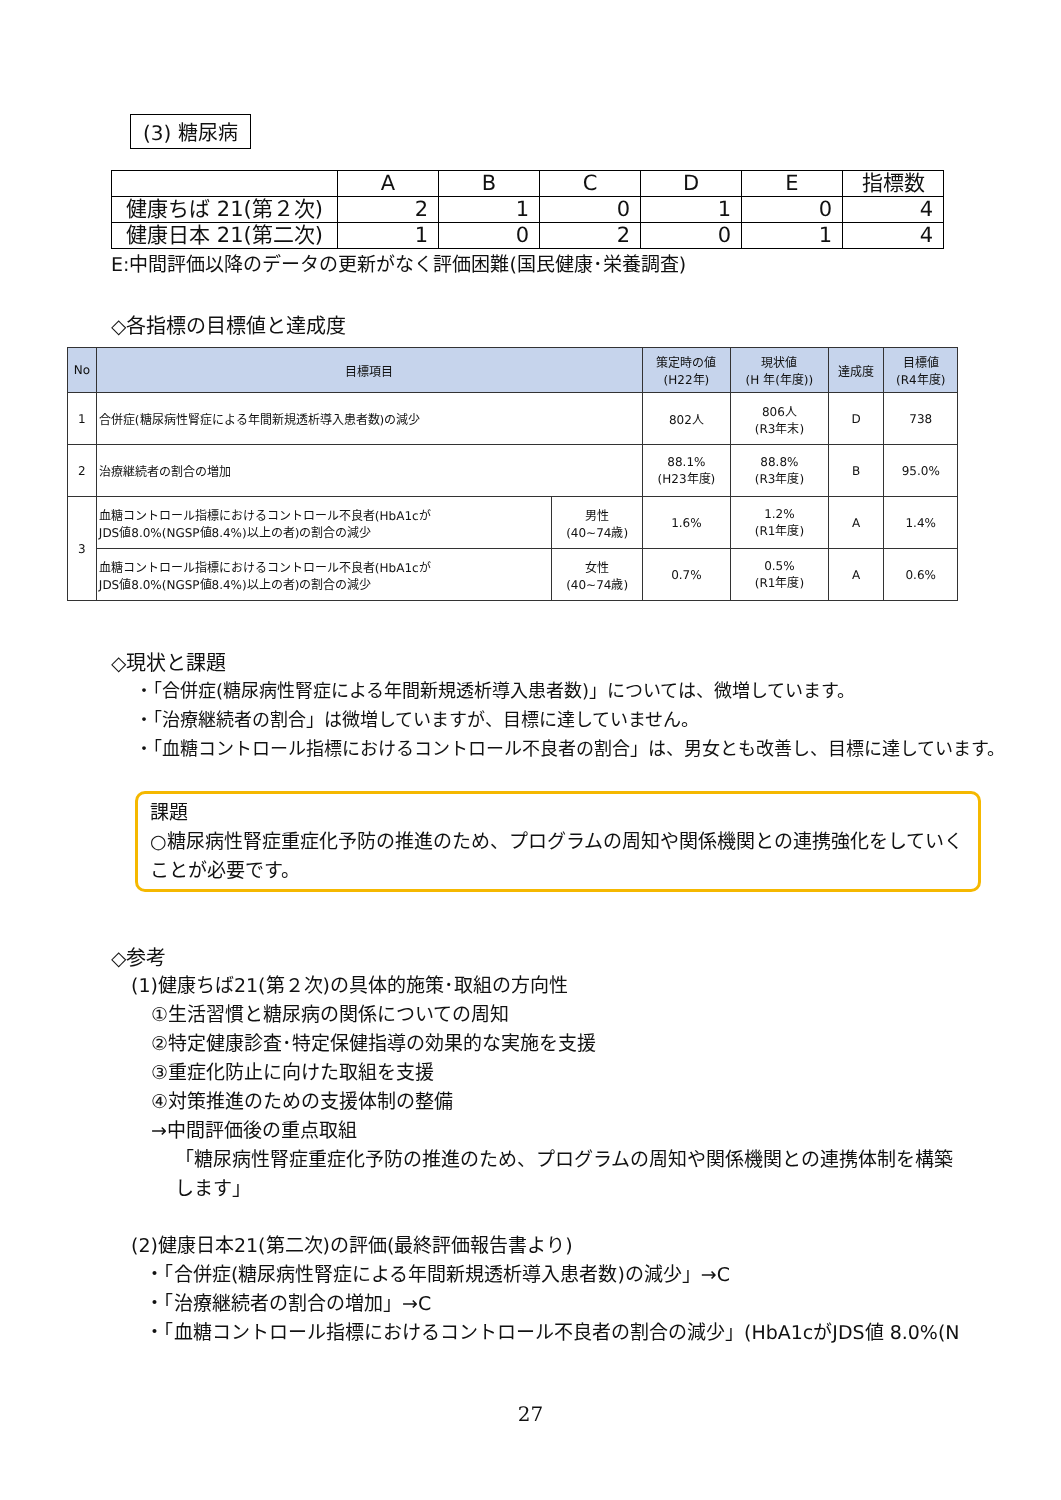(3) 糖尿病
| | A | B | C | D | E | 指標数 |
| 健康ちば 21(第２次) | 2 | 1 | 0 | 1 | 0 | 4 |
| 健康日本 21(第二次) | 1 | 0 | 2 | 0 | 1 | 4 |
E:中間評価以降のデータの更新がなく評価困難(国民健康･栄養調査)
◇各指標の目標値と達成度
| No | 目標項目 | | 策定時の値 (H22年) | 現状値 (H 年(年度)) | 達成度 | 目標値 (R4年度) |
| --- | --- | --- | --- | --- | --- | --- |
| 1 | 合併症(糖尿病性腎症による年間新規透析導入患者数)の減少 | | 802人 | 806人 (R3年末) | D | 738 |
| 2 | 治療継続者の割合の増加 | | 88.1% (H23年度) | 88.8% (R3年度) | B | 95.0% |
| 3 | 血糖コントロール指標におけるコントロール不良者(HbA1cが JDS値8.0%(NGSP値8.4%)以上の者)の割合の減少 | 男性 (40~74歳) | 1.6% | 1.2% (R1年度) | A | 1.4% |
| | 血糖コントロール指標におけるコントロール不良者(HbA1cが JDS値8.0%(NGSP値8.4%)以上の者)の割合の減少 | 女性 (40~74歳) | 0.7% | 0.5% (R1年度) | A | 0.6% |
◇現状と課題
・「合併症(糖尿病性腎症による年間新規透析導入患者数)」については、微増しています。
・「治療継続者の割合」は微増していますが、目標に達していません。
・「血糖コントロール指標におけるコントロール不良者の割合」は、男女とも改善し、目標に達しています。
課題
○糖尿病性腎症重症化予防の推進のため、プログラムの周知や関係機関との連携強化をしていくことが必要です。
◇参考
(1)健康ちば21(第２次)の具体的施策･取組の方向性
①生活習慣と糖尿病の関係についての周知
②特定健康診査･特定保健指導の効果的な実施を支援
③重症化防止に向けた取組を支援
④対策推進のための支援体制の整備
→中間評価後の重点取組
「糖尿病性腎症重症化予防の推進のため、プログラムの周知や関係機関との連携体制を構築します」
(2)健康日本21(第二次)の評価(最終評価報告書より)
・「合併症(糖尿病性腎症による年間新規透析導入患者数)の減少」→C
・「治療継続者の割合の増加」→C
・「血糖コントロール指標におけるコントロール不良者の割合の減少」(HbA1cがJDS値 8.0%(N
27